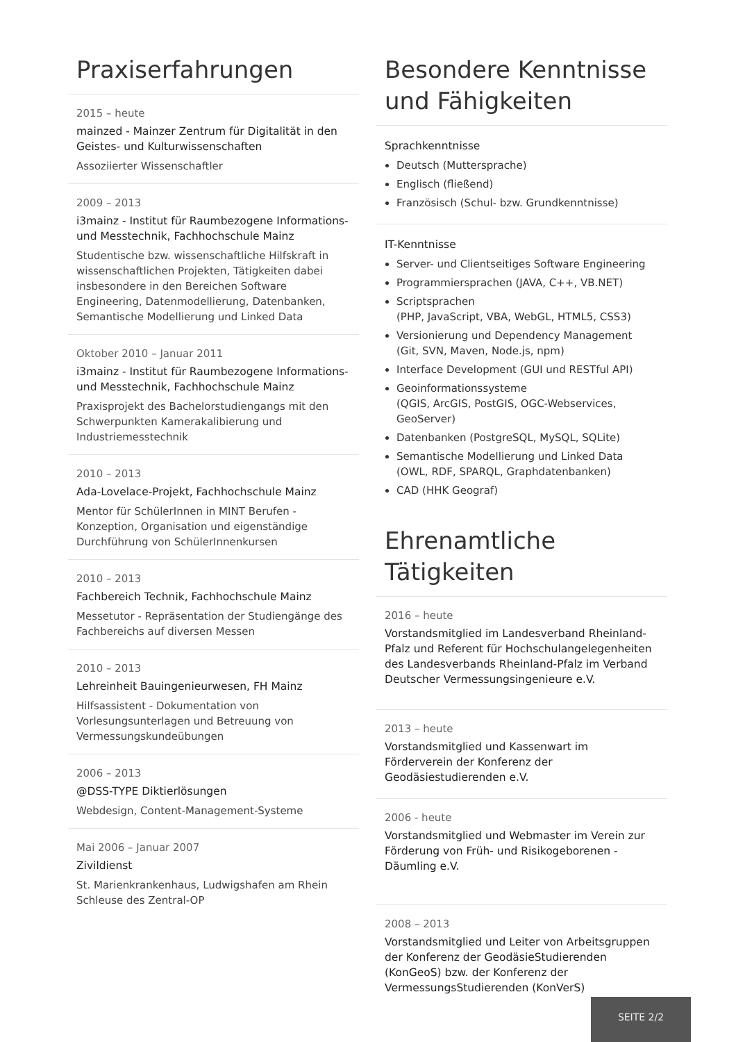Praxiserfahrungen
2015 – heute
mainzed - Mainzer Zentrum für Digitalität in den Geistes- und Kulturwissenschaften
Assoziierter Wissenschaftler
2009 – 2013
i3mainz - Institut für Raumbezogene Informations- und Messtechnik, Fachhochschule Mainz
Studentische bzw. wissenschaftliche Hilfskraft in wissenschaftlichen Projekten, Tätigkeiten dabei insbesondere in den Bereichen Software Engineering, Datenmodellierung, Datenbanken, Semantische Modellierung und Linked Data
Oktober 2010 – Januar 2011
i3mainz - Institut für Raumbezogene Informations- und Messtechnik, Fachhochschule Mainz
Praxisprojekt des Bachelorstudiengangs mit den Schwerpunkten Kamerakalibierung und Industriemesstechnik
2010 – 2013
Ada-Lovelace-Projekt, Fachhochschule Mainz
Mentor für SchülerInnen in MINT Berufen - Konzeption, Organisation und eigenständige Durchführung von SchülerInnenkursen
2010 – 2013
Fachbereich Technik, Fachhochschule Mainz
Messetutor - Repräsentation der Studiengänge des Fachbereichs auf diversen Messen
2010 – 2013
Lehreinheit Bauingenieurwesen, FH Mainz
Hilfsassistent - Dokumentation von Vorlesungsunterlagen und Betreuung von Vermessungskundeübungen
2006 – 2013
@DSS-TYPE Diktierlösungen
Webdesign, Content-Management-Systeme
Mai 2006 – Januar 2007
Zivildienst
St. Marienkrankenhaus, Ludwigshafen am Rhein
Schleuse des Zentral-OP
Besondere Kenntnisse und Fähigkeiten
Sprachkenntnisse
Deutsch (Muttersprache)
Englisch (fließend)
Französisch (Schul- bzw. Grundkenntnisse)
IT-Kenntnisse
Server- und Clientseitiges Software Engineering
Programmiersprachen (JAVA, C++, VB.NET)
Scriptsprachen
(PHP, JavaScript, VBA, WebGL, HTML5, CSS3)
Versionierung und Dependency Management
(Git, SVN, Maven, Node.js, npm)
Interface Development (GUI und RESTful API)
Geoinformationssysteme
(QGIS, ArcGIS, PostGIS, OGC-Webservices, GeoServer)
Datenbanken (PostgreSQL, MySQL, SQLite)
Semantische Modellierung und Linked Data
(OWL, RDF, SPARQL, Graphdatenbanken)
CAD (HHK Geograf)
Ehrenamtliche Tätigkeiten
2016 – heute
Vorstandsmitglied im Landesverband Rheinland-Pfalz und Referent für Hochschulangelegenheiten des Landesverbands Rheinland-Pfalz im Verband Deutscher Vermessungsingenieure e.V.
2013 – heute
Vorstandsmitglied und Kassenwart im Förderverein der Konferenz der Geodäsiestudierenden e.V.
2006 - heute
Vorstandsmitglied und Webmaster im Verein zur Förderung von Früh- und Risikogeborenen - Däumling e.V.
2008 – 2013
Vorstandsmitglied und Leiter von Arbeitsgruppen der Konferenz der GeodäsieStudierenden (KonGeoS) bzw. der Konferenz der VermessungsStudierenden (KonVerS)
SEITE 2/2